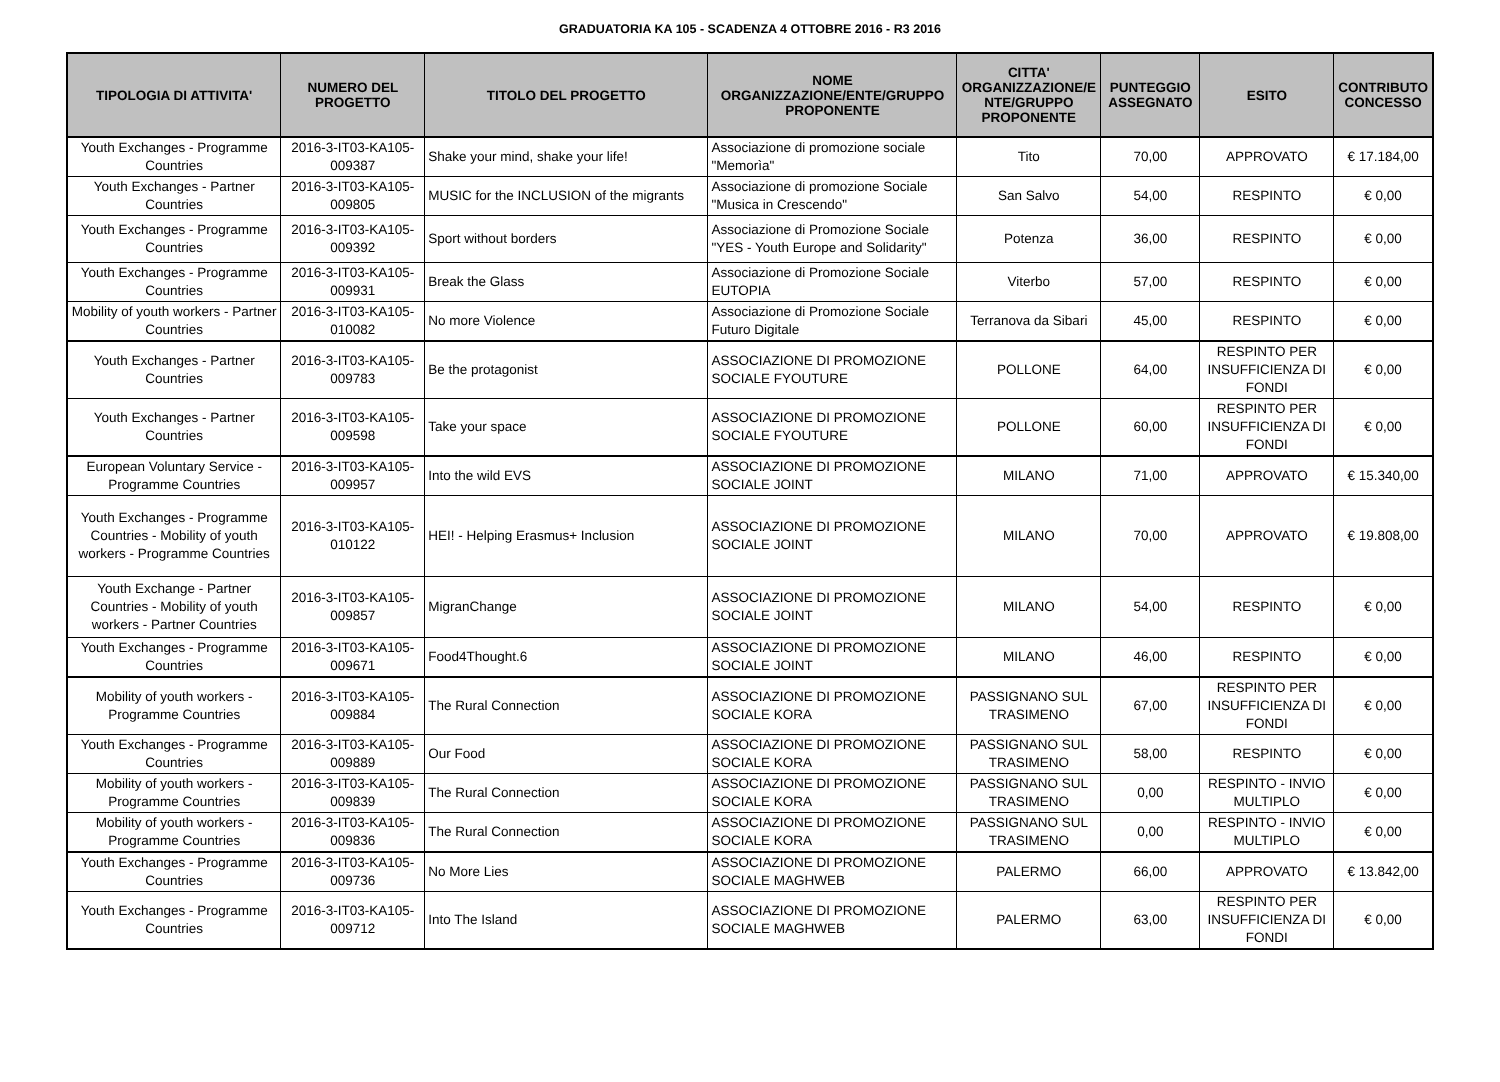GRADUATORIA KA 105 - SCADENZA 4 OTTOBRE 2016 - R3 2016
| TIPOLOGIA DI ATTIVITA' | NUMERO DEL PROGETTO | TITOLO DEL PROGETTO | NOME ORGANIZZAZIONE/ENTE/GRUPPO PROPONENTE | CITTA' ORGANIZZAZIONE/E NTE/GRUPPO PROPONENTE | PUNTEGGIO ASSEGNATO | ESITO | CONTRIBUTO CONCESSO |
| --- | --- | --- | --- | --- | --- | --- | --- |
| Youth Exchanges - Programme Countries | 2016-3-IT03-KA105-009387 | Shake your mind, shake your life! | Associazione di promozione sociale "Memorìa" | Tito | 70,00 | APPROVATO | € 17.184,00 |
| Youth Exchanges - Partner Countries | 2016-3-IT03-KA105-009805 | MUSIC for the INCLUSION of the migrants | Associazione di promozione Sociale "Musica in Crescendo" | San Salvo | 54,00 | RESPINTO | € 0,00 |
| Youth Exchanges - Programme Countries | 2016-3-IT03-KA105-009392 | Sport without borders | Associazione di Promozione Sociale "YES - Youth Europe and Solidarity" | Potenza | 36,00 | RESPINTO | € 0,00 |
| Youth Exchanges - Programme Countries | 2016-3-IT03-KA105-009931 | Break the Glass | Associazione di Promozione Sociale EUTOPIA | Viterbo | 57,00 | RESPINTO | € 0,00 |
| Mobility of youth workers - Partner Countries | 2016-3-IT03-KA105-010082 | No more Violence | Associazione di Promozione Sociale Futuro Digitale | Terranova da Sibari | 45,00 | RESPINTO | € 0,00 |
| Youth Exchanges - Partner Countries | 2016-3-IT03-KA105-009783 | Be the protagonist | ASSOCIAZIONE DI PROMOZIONE SOCIALE FYOUTURE | POLLONE | 64,00 | RESPINTO PER INSUFFICIENZA DI FONDI | € 0,00 |
| Youth Exchanges - Partner Countries | 2016-3-IT03-KA105-009598 | Take your space | ASSOCIAZIONE DI PROMOZIONE SOCIALE FYOUTURE | POLLONE | 60,00 | RESPINTO PER INSUFFICIENZA DI FONDI | € 0,00 |
| European Voluntary Service - Programme Countries | 2016-3-IT03-KA105-009957 | Into the wild EVS | ASSOCIAZIONE DI PROMOZIONE SOCIALE JOINT | MILANO | 71,00 | APPROVATO | € 15.340,00 |
| Youth Exchanges - Programme Countries - Mobility of youth workers - Programme Countries | 2016-3-IT03-KA105-010122 | HEI! - Helping Erasmus+ Inclusion | ASSOCIAZIONE DI PROMOZIONE SOCIALE JOINT | MILANO | 70,00 | APPROVATO | € 19.808,00 |
| Youth Exchange - Partner Countries - Mobility of youth workers - Partner Countries | 2016-3-IT03-KA105-009857 | MigranChange | ASSOCIAZIONE DI PROMOZIONE SOCIALE JOINT | MILANO | 54,00 | RESPINTO | € 0,00 |
| Youth Exchanges - Programme Countries | 2016-3-IT03-KA105-009671 | Food4Thought.6 | ASSOCIAZIONE DI PROMOZIONE SOCIALE JOINT | MILANO | 46,00 | RESPINTO | € 0,00 |
| Mobility of youth workers - Programme Countries | 2016-3-IT03-KA105-009884 | The Rural Connection | ASSOCIAZIONE DI PROMOZIONE SOCIALE KORA | PASSIGNANO SUL TRASIMENO | 67,00 | RESPINTO PER INSUFFICIENZA DI FONDI | € 0,00 |
| Youth Exchanges - Programme Countries | 2016-3-IT03-KA105-009889 | Our Food | ASSOCIAZIONE DI PROMOZIONE SOCIALE KORA | PASSIGNANO SUL TRASIMENO | 58,00 | RESPINTO | € 0,00 |
| Mobility of youth workers - Programme Countries | 2016-3-IT03-KA105-009839 | The Rural Connection | ASSOCIAZIONE DI PROMOZIONE SOCIALE KORA | PASSIGNANO SUL TRASIMENO | 0,00 | RESPINTO - INVIO MULTIPLO | € 0,00 |
| Mobility of youth workers - Programme Countries | 2016-3-IT03-KA105-009836 | The Rural Connection | ASSOCIAZIONE DI PROMOZIONE SOCIALE KORA | PASSIGNANO SUL TRASIMENO | 0,00 | RESPINTO - INVIO MULTIPLO | € 0,00 |
| Youth Exchanges - Programme Countries | 2016-3-IT03-KA105-009736 | No More Lies | ASSOCIAZIONE DI PROMOZIONE SOCIALE MAGHWEB | PALERMO | 66,00 | APPROVATO | € 13.842,00 |
| Youth Exchanges - Programme Countries | 2016-3-IT03-KA105-009712 | Into The Island | ASSOCIAZIONE DI PROMOZIONE SOCIALE MAGHWEB | PALERMO | 63,00 | RESPINTO PER INSUFFICIENZA DI FONDI | € 0,00 |